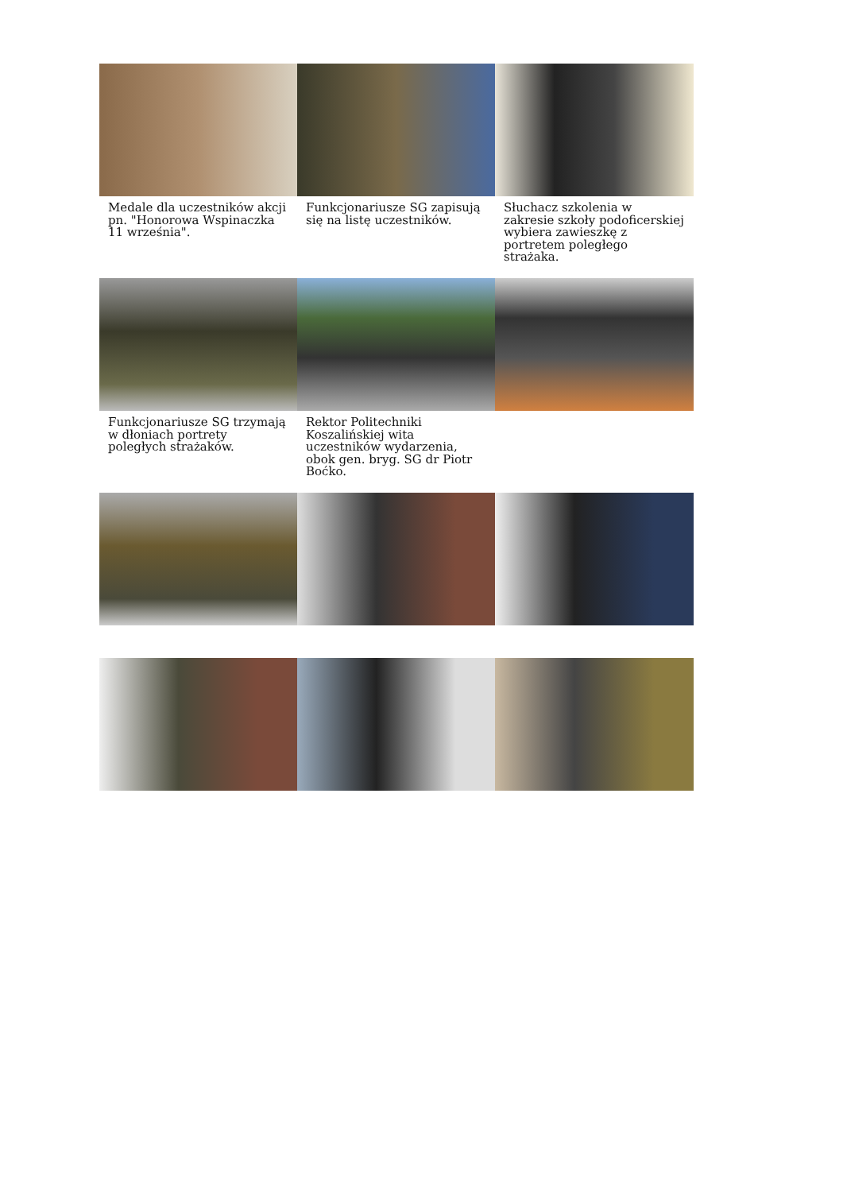Medale dla uczestników akcji pn. "Honorowa Wspinaczka 11 września".
Funkcjonariusze SG zapisują się na listę uczestników.
Słuchacz szkolenia w zakresie szkoły podoficerskiej wybiera zawieszkę z portretem poległego strażaka.
Funkcjonariusze SG trzymają w dłoniach portrety poległych strażaków.
Rektor Politechniki Koszalińskiej wita uczestników wydarzenia, obok gen. bryg. SG dr Piotr Boćko.